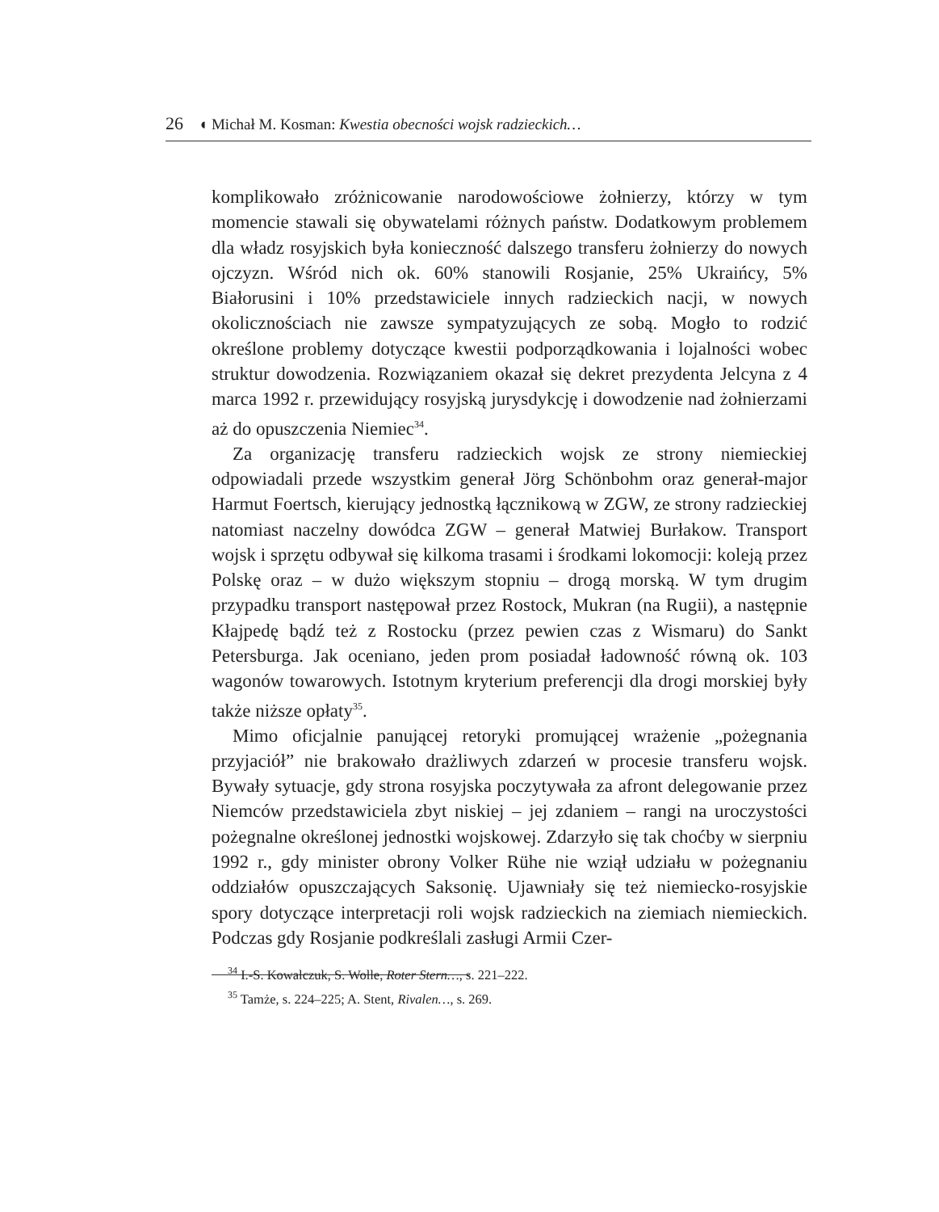26 ◖ Michał M. Kosman: Kwestia obecności wojsk radzieckich…
komplikowało zróżnicowanie narodowościowe żołnierzy, którzy w tym momencie stawali się obywatelami różnych państw. Dodatkowym problemem dla władz rosyjskich była konieczność dalszego transferu żołnierzy do nowych ojczyzn. Wśród nich ok. 60% stanowili Rosjanie, 25% Ukraińcy, 5% Białorusini i 10% przedstawiciele innych radzieckich nacji, w nowych okolicznościach nie zawsze sympatyzujących ze sobą. Mogło to rodzić określone problemy dotyczące kwestii podporządkowania i lojalności wobec struktur dowodzenia. Rozwiązaniem okazał się dekret prezydenta Jelcyna z 4 marca 1992 r. przewidujący rosyjską jurysdykcję i dowodzenie nad żołnierzami aż do opuszczenia Niemiec<sup>34</sup>.
Za organizację transferu radzieckich wojsk ze strony niemieckiej odpowiadali przede wszystkim generał Jörg Schönbohm oraz generał-major Harmut Foertsch, kierujący jednostką łącznikową w ZGW, ze strony radzieckiej natomiast naczelny dowódca ZGW – generał Matwiej Burłakow. Transport wojsk i sprzętu odbywał się kilkoma trasami i środkami lokomocji: koleją przez Polskę oraz – w dużo większym stopniu – drogą morską. W tym drugim przypadku transport następował przez Rostock, Mukran (na Rugii), a następnie Kłajpedę bądź też z Rostocku (przez pewien czas z Wismaru) do Sankt Petersburga. Jak oceniano, jeden prom posiadał ładowność równą ok. 103 wagonów towarowych. Istotnym kryterium preferencji dla drogi morskiej były także niższe opłaty<sup>35</sup>.
Mimo oficjalnie panującej retoryki promującej wrażenie „pożegnania przyjaciół” nie brakowało drażliwych zdarzeń w procesie transferu wojsk. Bywały sytuacje, gdy strona rosyjska poczytywała za afront delegowanie przez Niemców przedstawiciela zbyt niskiej – jej zdaniem – rangi na uroczystości pożegnalne określonej jednostki wojskowej. Zdarzyło się tak choćby w sierpniu 1992 r., gdy minister obrony Volker Rühe nie wziął udziału w pożegnaniu oddziałów opuszczających Saksonię. Ujawniały się też niemiecko-rosyjskie spory dotyczące interpretacji roli wojsk radzieckich na ziemiach niemieckich. Podczas gdy Rosjanie podkreślali zasługi Armii Czer-
<sup>34</sup> I.-S. Kowalczuk, S. Wolle, Roter Stern…, s. 221–222.
<sup>35</sup> Tamże, s. 224–225; A. Stent, Rivalen…, s. 269.